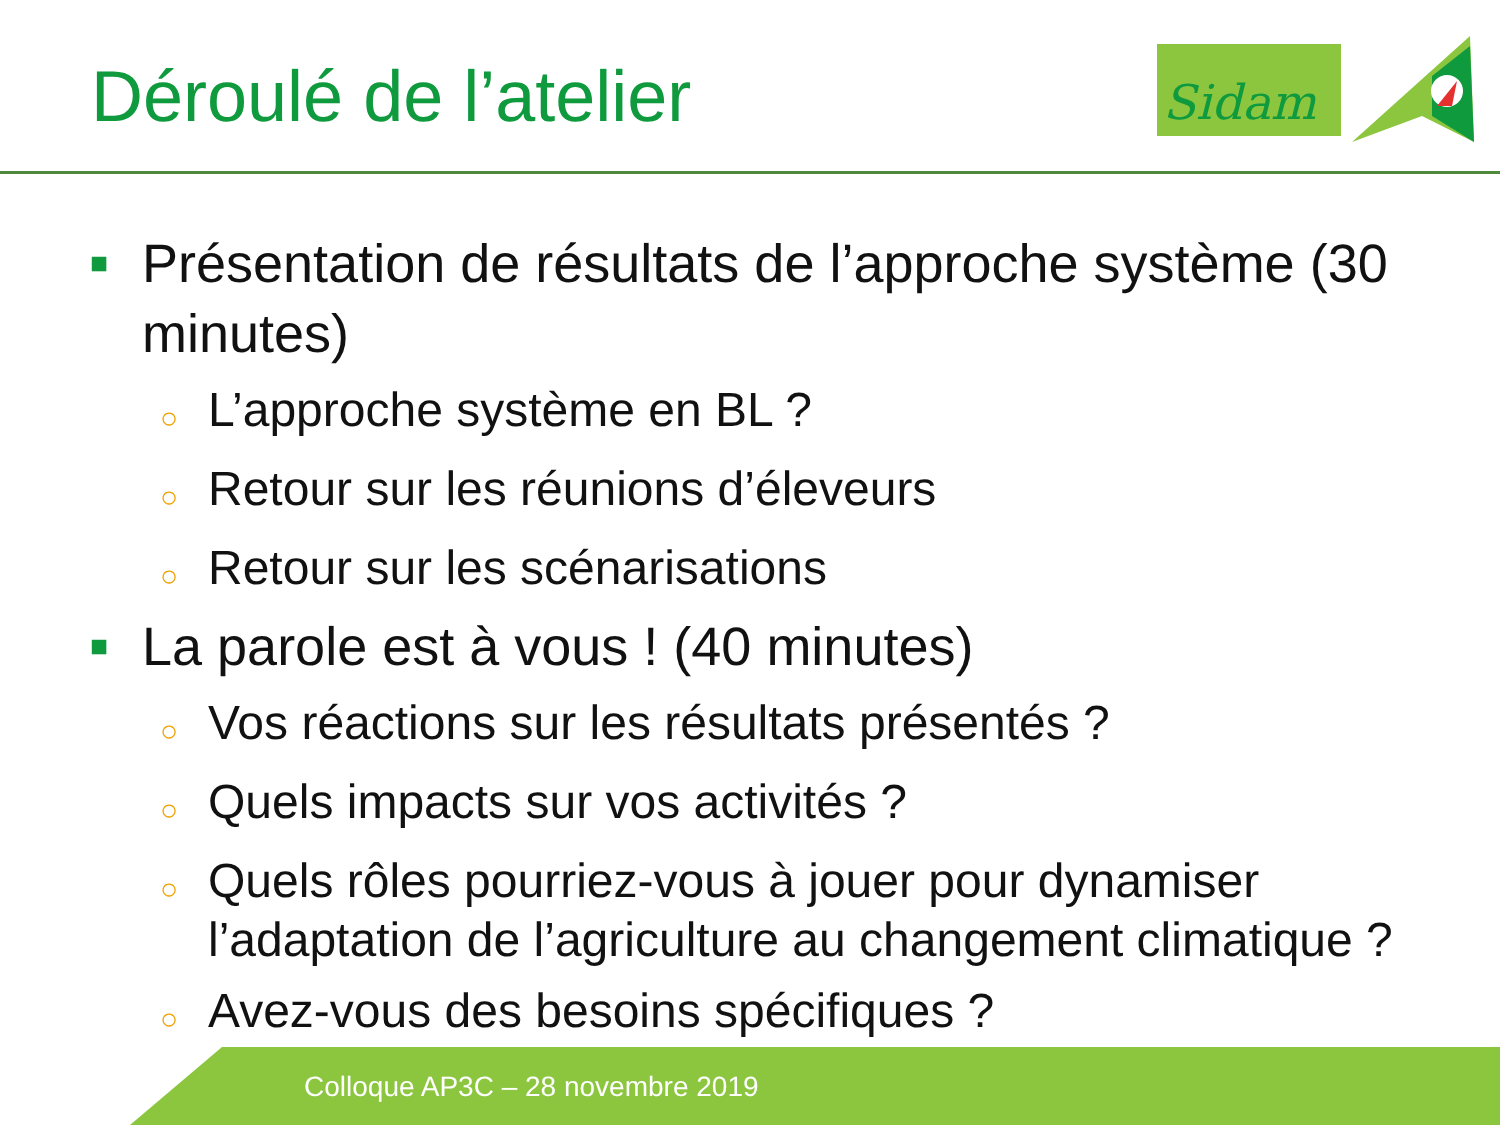Déroulé de l’atelier
Sidam
■ Présentation de résultats de l’approche système (30 minutes)
○ L’approche système en BL ?
○ Retour sur les réunions d’éleveurs
○ Retour sur les scénarisations
■ La parole est à vous ! (40 minutes)
○ Vos réactions sur les résultats présentés ?
○ Quels impacts sur vos activités ?
○ Quels rôles pourriez-vous à jouer pour dynamiser l’adaptation de l’agriculture au changement climatique ?
○ Avez-vous des besoins spécifiques ?
Colloque AP3C – 28 novembre 2019